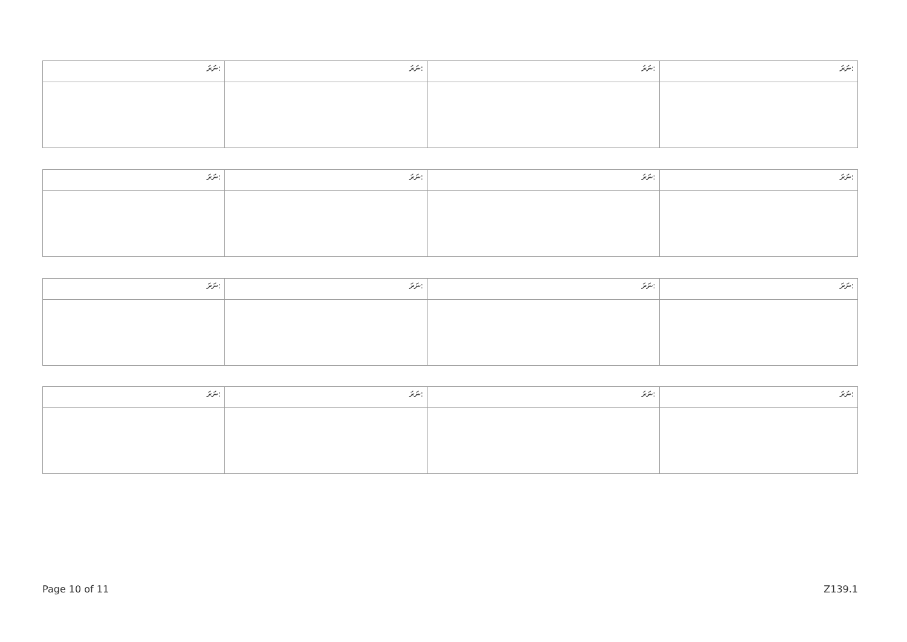| ނަރަ: | ނަރަ: | ނަރަ: | ނަރަ: |
| ނަރަ: | ނަރަ: | ނަރަ: | ނަރަ: |
| ނަރަ: | ނަރަ: | ނަރަ: | ނަރަ: |
| ނަރަ: | ނަރަ: | ނަރަ: | ނަރަ: |
Page 10 of 11 Z139.1